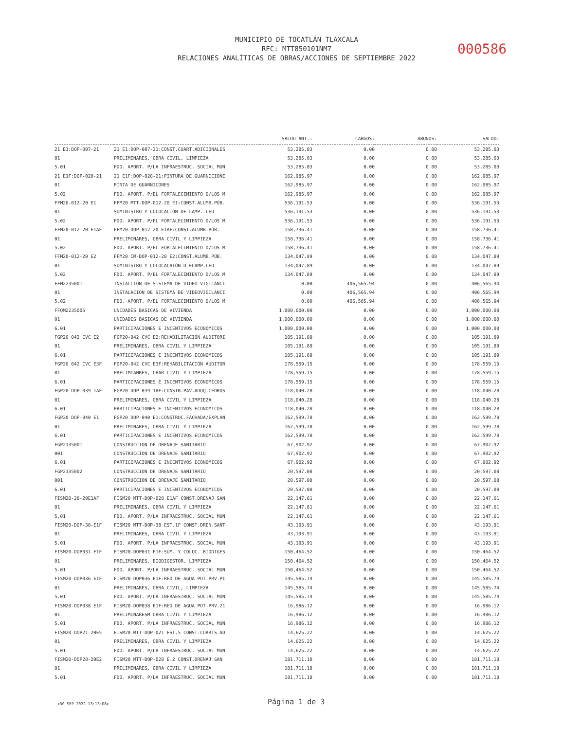MUNICIPIO DE TOCATLÁN TLAXCALA
RFC: MTT850101NM7
RELACIONES ANALÍTICAS DE OBRAS/ACCIONES DE SEPTIEMBRE 2022
000586
| | | SALDO ANT.: | CARGOS: | ABONOS: | SALDO: |
| --- | --- | --- | --- | --- | --- |
| 21 E1:DOP-007-21 | 21 E1:DOP-007-21:CONST.CUART.ADICIONALES | 53,285.03 | 0.00 | 0.00 | 53,285.03 |
| 01 | PRELIMINARES, OBRA CIVIL, LIMPIEZA | 53,285.03 | 0.00 | 0.00 | 53,285.03 |
| 5.01 | FDO. APORT. P/LA INFRAESTRUC. SOCIAL MUN | 53,285.03 | 0.00 | 0.00 | 53,285.03 |
| 21 E1F:DOP-028-21 | 21 E1F:DOP-028-21:PINTURA DE GUARNICIONE | 162,985.97 | 0.00 | 0.00 | 162,985.97 |
| 01 | PINTA DE GUARNICONES | 162,985.97 | 0.00 | 0.00 | 162,985.97 |
| 5.02 | FDO. APORT. P/EL FORTALECIMIENTO D/LOS M | 162,985.97 | 0.00 | 0.00 | 162,985.97 |
| FFM20-012-20 E1 | FFM20 MTT-DOP-012-20 E1:CONST.ALUMB.PÚB. | 536,191.53 | 0.00 | 0.00 | 536,191.53 |
| 01 | SUMINISTRO Y COLOCACIÓN DE LAMP. LED | 536,191.53 | 0.00 | 0.00 | 536,191.53 |
| 5.02 | FDO. APORT. P/EL FORTALECIMIENTO D/LOS M | 536,191.53 | 0.00 | 0.00 | 536,191.53 |
| FFM20-012-20 E1AF | FFM20 DOP-012-20 E1AF:CONST.ALUMB.PÚB. | 158,736.41 | 0.00 | 0.00 | 158,736.41 |
| 01 | PRELIMINARES, OBRA CIVIL Y LIMPIEZA | 158,736.41 | 0.00 | 0.00 | 158,736.41 |
| 5.02 | FDO. APORT. P/EL FORTALECIMIENTO D/LOS M | 158,736.41 | 0.00 | 0.00 | 158,736.41 |
| FFM20-012-20 E2 | FFM20 CM-DOP-012-20 E2:CONST.ALUMB.PÚB. | 134,047.89 | 0.00 | 0.00 | 134,047.89 |
| 01 | SUMINISTRO Y COLOCACAIÓN D ELAMP.LED | 134,047.89 | 0.00 | 0.00 | 134,047.89 |
| 5.02 | FDO. APORT. P/EL FORTALECIMIENTO D/LOS M | 134,047.89 | 0.00 | 0.00 | 134,047.89 |
| FFM2235001 | INSTALCION DE SISTEMA DE VIDEO VIGILANCI | 0.00 | 406,565.94 | 0.00 | 406,565.94 |
| 01 | INSTALACION DE SISTEMA DE VIDEOVIGILANCI | 0.00 | 406,565.94 | 0.00 | 406,565.94 |
| 5.02 | FDO. APORT. P/EL FORTALECIMIENTO D/LOS M | 0.00 | 406,565.94 | 0.00 | 406,565.94 |
| FFOM2235005 | UNIDADES BASICAS DE VIVIENDA | 1,000,000.00 | 0.00 | 0.00 | 1,000,000.00 |
| 01 | UNIDADES BASICAS DE VIVIENDA | 1,000,000.00 | 0.00 | 0.00 | 1,000,000.00 |
| 6.01 | PARTICIPACIONES E INCENTIVOS ECONOMICOS | 1,000,000.00 | 0.00 | 0.00 | 1,000,000.00 |
| FGP20 042 CVC E2 | FGP20-042 CVC E2:REHABILITACIÓN AUDITORI | 105,191.89 | 0.00 | 0.00 | 105,191.89 |
| 01 | PRELIMINARES, OBRA CIVIL Y LIMPIEZA | 105,191.89 | 0.00 | 0.00 | 105,191.89 |
| 6.01 | PARTICIPACIONES E INCENTIVOS ECONOMICOS | 105,191.89 | 0.00 | 0.00 | 105,191.89 |
| FGP20 042 CVC E3F | FGP20-042 CVC E3F:REHABILITACIÓN AUDITOR | 178,559.15 | 0.00 | 0.00 | 178,559.15 |
| 01 | PRELIMIANRES, OBAR CIVIL Y LIMPIEZA | 178,559.15 | 0.00 | 0.00 | 178,559.15 |
| 6.01 | PARTICIPACIONES E INCENTIVOS ECONOMICOS | 178,559.15 | 0.00 | 0.00 | 178,559.15 |
| FGP20 DOP-039 1AF | FGP20 DOP-039 1AF:CONSTR.PAV.ADOQ.CEDROS | 118,040.28 | 0.00 | 0.00 | 118,040.28 |
| 01 | PRELIMINARES, OBRA CIVIL Y LIMPIEZA | 118,040.28 | 0.00 | 0.00 | 118,040.28 |
| 6.01 | PARTICIPACIONES E INCENTIVOS ECONOMICOS | 118,040.28 | 0.00 | 0.00 | 118,040.28 |
| FGP20 DOP-040 E1 | FGP20 DOP-040 E1:CONSTRUC.FACHADA/EXPLAN | 162,599.78 | 0.00 | 0.00 | 162,599.78 |
| 01 | PRELIMINARES, OBRA CIVIL Y LIMPIEZA | 162,599.78 | 0.00 | 0.00 | 162,599.78 |
| 6.01 | PARTICIPACIONES E INCENTIVOS ECONOMICOS | 162,599.78 | 0.00 | 0.00 | 162,599.78 |
| FGP2135001 | CONSTRUCCION DE DRENAJE SANITARIO | 67,902.92 | 0.00 | 0.00 | 67,902.92 |
| 001 | CONSTRUCCION DE DRENAJE SANITARIO | 67,902.92 | 0.00 | 0.00 | 67,902.92 |
| 6.01 | PARTICIPACIONES E INCENTIVOS ECONOMICOS | 67,902.92 | 0.00 | 0.00 | 67,902.92 |
| FGP2135002 | CONSTRUCCION DE DRENAJE SANITARIO | 20,597.08 | 0.00 | 0.00 | 20,597.08 |
| 001 | CONSTRUCCION DE DRENAJE SANITARIO | 20,597.08 | 0.00 | 0.00 | 20,597.08 |
| 6.01 | PARTICIPACIONES E INCENTIVOS ECONOMICOS | 20,597.08 | 0.00 | 0.00 | 20,597.08 |
| FISM20-28-20E1AF | FISM20 MTT-DOP-028 E1AF CONST.DRENAJ SAN | 22,147.61 | 0.00 | 0.00 | 22,147.61 |
| 01 | PRELIMINARES, OBRA CIVIL Y LIMPIEZA | 22,147.61 | 0.00 | 0.00 | 22,147.61 |
| 5.01 | FDO. APORT. P/LA INFRAESTRUC. SOCIAL MUN | 22,147.61 | 0.00 | 0.00 | 22,147.61 |
| FISM20-DOP-38-E1F | FISM20 MTT-DOP-38 EST.1F CONST.DREN.SANT | 43,193.91 | 0.00 | 0.00 | 43,193.91 |
| 01 | PRELIMINARES, OBRA CIVIL Y LIMPIEZA | 43,193.91 | 0.00 | 0.00 | 43,193.91 |
| 5.01 | FDO. APORT. P/LA INFRAESTRUC. SOCIAL MUN | 43,193.91 | 0.00 | 0.00 | 43,193.91 |
| FISM20-DOP031-E1F | FISM20-DOP031 E1F:SUM. Y COLOC. BIODIGES | 150,464.52 | 0.00 | 0.00 | 150,464.52 |
| 01 | PRELIMINARES, BIODIGESTOR, LIMPIEZA | 150,464.52 | 0.00 | 0.00 | 150,464.52 |
| 5.01 | FDO. APORT. P/LA INFRAESTRUC. SOCIAL MUN | 150,464.52 | 0.00 | 0.00 | 150,464.52 |
| FISM20-DOP036 E1F | FISM20-DOP036 E1F:RED DE AGUA POT.PRV.PI | 145,585.74 | 0.00 | 0.00 | 145,585.74 |
| 01 | PRELIMINARES, OBRA CIVIL, LIMPIEZA | 145,585.74 | 0.00 | 0.00 | 145,585.74 |
| 5.01 | FDO. APORT. P/LA INFRAESTRUC. SOCIAL MUN | 145,585.74 | 0.00 | 0.00 | 145,585.74 |
| FISM20-DOP038 E1F | FISM20-DOP038 E1F:RED DE AGUA POT.PRV.21 | 16,986.12 | 0.00 | 0.00 | 16,986.12 |
| 01 | PRELIMINARESM OBRA CIVIL Y LIMPIEZA | 16,986.12 | 0.00 | 0.00 | 16,986.12 |
| 5.01 | FDO. APORT. P/LA INFRAESTRUC. SOCIAL MUN | 16,986.12 | 0.00 | 0.00 | 16,986.12 |
| FISM20-DOP21-20E5 | FISM20 MTT-DOP-021 EST.5 CONST.CUARTS AD | 14,625.22 | 0.00 | 0.00 | 14,625.22 |
| 01 | PRELIMINARES, OBRA CIVIL Y LIMPIEZA | 14,625.22 | 0.00 | 0.00 | 14,625.22 |
| 5.01 | FDO. APORT. P/LA INFRAESTRUC. SOCIAL MUN | 14,625.22 | 0.00 | 0.00 | 14,625.22 |
| FISM20-DOP28-20E2 | FISM20 MTT-DOP-028 E.2 CONST.DRENAJ SAN | 181,711.18 | 0.00 | 0.00 | 181,711.18 |
| 01 | PRELIMINARES, OBRA CIVIL Y LIMPIEZA | 181,711.18 | 0.00 | 0.00 | 181,711.18 |
| 5.01 | FDO. APORT. P/LA INFRAESTRUC. SOCIAL MUN | 181,711.18 | 0.00 | 0.00 | 181,711.18 |
<30 SEP 2022 13:13:08> Página 1 de 3